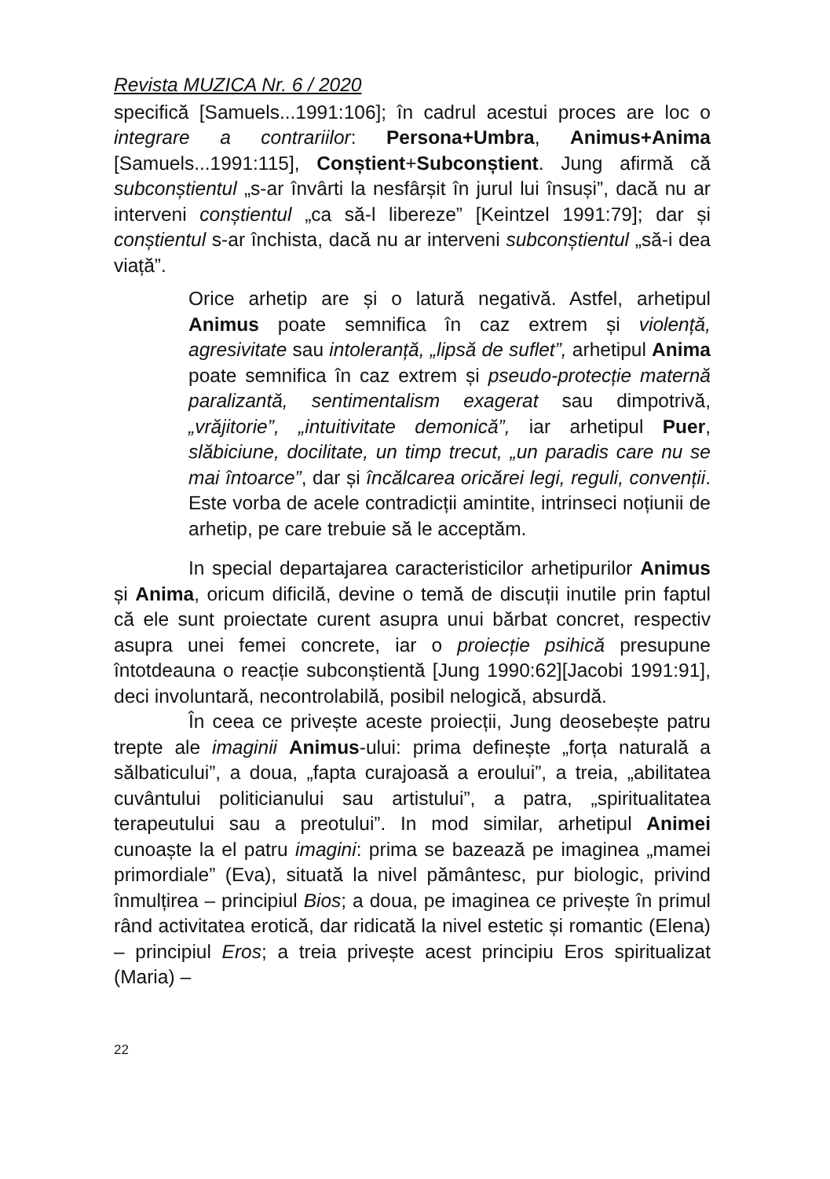Revista MUZICA Nr. 6 / 2020
specifică [Samuels...1991:106]; în cadrul acestui proces are loc o integrare a contrariilor: Persona+Umbra, Animus+Anima [Samuels...1991:115], Conștient+Subconștient. Jung afirmă că subconștientul „s-ar învârti la nesfârșit în jurul lui însuși”, dacă nu ar interveni conștientul „ca să-l libereze” [Keintzel 1991:79]; dar și conștientul s-ar închista, dacă nu ar interveni subconștientul „să-i dea viață”.
Orice arhetip are și o latură negativă. Astfel, arhetipul Animus poate semnifica în caz extrem și violență, agresivitate sau intoleranță, „lipsă de suflet”, arhetipul Anima poate semnifica în caz extrem și pseudo-protecție maternă paralizantă, sentimentalism exagerat sau dimpotrivă, „vrăjitorie”, „intuitivitate demonică”, iar arhetipul Puer, slăbiciune, docilitate, un timp trecut, „un paradis care nu se mai întoarce”, dar și încălcarea oricărei legi, reguli, convenții. Este vorba de acele contradicții amintite, intrinseci noțiunii de arhetip, pe care trebuie să le acceptăm.
In special departajarea caracteristicilor arhetipurilor Animus și Anima, oricum dificilă, devine o temă de discuții inutile prin faptul că ele sunt proiectate curent asupra unui bărbat concret, respectiv asupra unei femei concrete, iar o proiecție psihică presupune întotdeauna o reacție subconștientă [Jung 1990:62][Jacobi 1991:91], deci involuntară, necontrolabilă, posibil nelogică, absurdă.
În ceea ce privește aceste proiecții, Jung deosebește patru trepte ale imaginii Animus-ului: prima definește „forța naturală a sălbaticului”, a doua, „fapta curajoasă a eroului”, a treia, „abilitatea cuvântului politicianului sau artistului”, a patra, „spiritualitatea terapeutului sau a preotului”. In mod similar, arhetipul Animei cunoaște la el patru imagini: prima se bazează pe imaginea „mamei primordiale” (Eva), situată la nivel pământesc, pur biologic, privind înmulțirea – principiul Bios; a doua, pe imaginea ce privește în primul rând activitatea erotică, dar ridicată la nivel estetic și romantic (Elena) – principiul Eros; a treia privește acest principiu Eros spiritualizat (Maria) –
22